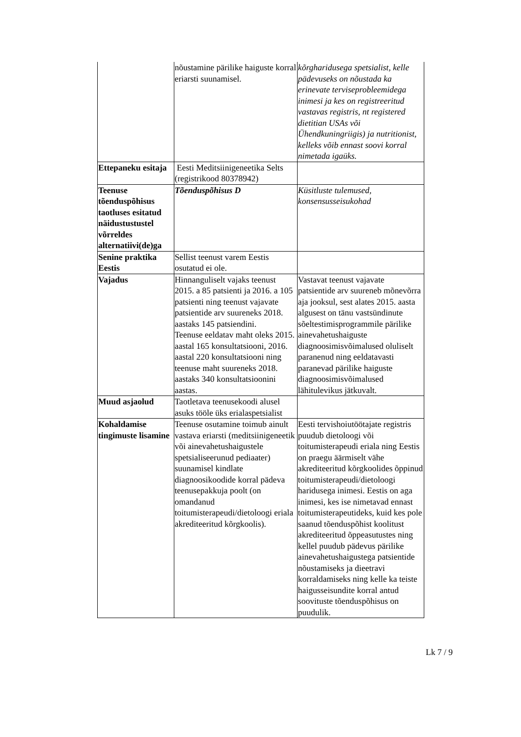| | nõustamine pärilike haiguste korral eriarsti suunamisel. | kõrgharidusega spetsialist, kelle pädevuseks on nõustada ka erinevate terviseprobleemidega inimesi ja kes on registreeritud vastavas registris, nt registered dietitian USAs või Ühendkuningriigis) ja nutritionist, kelleks võib ennast soovi korral nimetada igaüks. |
| Ettepaneku esitaja | Eesti Meditsiinigeneetika Selts (registrikood 80378942) | |
| Teenuse tõenduspõhisus taotluses esitatud näidustustustel võrreldes alternatiivi(de)ga | Tõenduspõhisus D | Küsitluste tulemused, konsensusseisukohad |
| Senine praktika Eestis | Sellist teenust varem Eestis osutatud ei ole. | |
| Vajadus | Hinnanguliselt vajaks teenust 2015. a 85 patsienti ja 2016. a 105 patsienti ning teenust vajavate patsientide arv suureneks 2018. aastaks 145 patsiendini. Teenuse eeldatav maht oleks 2015. aastal 165 konsultatsiooni, 2016. aastal 220 konsultatsiooni ning teenuse maht suureneks 2018. aastaks 340 konsultatsioonini aastas. | Vastavat teenust vajavate patsientide arv suureneb mõnevõrra aja jooksul, sest alates 2015. aasta algusest on tänu vastsündinute sõeltestimisprogrammile pärilike ainevahetushaiguste diagnoosimisvõimalused oluliselt paranenud ning eeldatavasti paranevad pärilike haiguste diagnoosimisvõimalused lähitulevikus jätkuvalt. |
| Muud asjaolud | Taotletava teenusekoodi alusel asuks tööle üks erialaspetsialist | |
| Kohaldamise tingimuste lisamine | Teenuse osutamine toimub ainult vastava eriarsti (meditsiinigeneetik või ainevahetushaigustele spetsialiseerunud pediaater) suunamisel kindlate diagnoosikoodide korral pädeva teenusepakkuja poolt (on omandanud toitumisterapeudi/dietoloogi eriala akrediteeritud kõrgkoolis). | Eesti tervishoiutöötajate registris puudub dietoloogi või toitumisterapeudi eriala ning Eestis on praegu äärmiselt vähe akrediteeritud kõrgkoolides õppinud toitumisterapeudi/dietoloogi haridusega inimesi. Eestis on aga inimesi, kes ise nimetavad ennast toitumisterapeutideks, kuid kes pole saanud tõenduspõhist koolitust akrediteeritud õppeasutustes ning kellel puudub pädevus pärilike ainevahetushaigustega patsientide nõustamiseks ja dieetravi korraldamiseks ning kelle ka teiste haigusseisundite korral antud soovituste tõenduspõhisus on puudulik. |
Lk 7 / 9